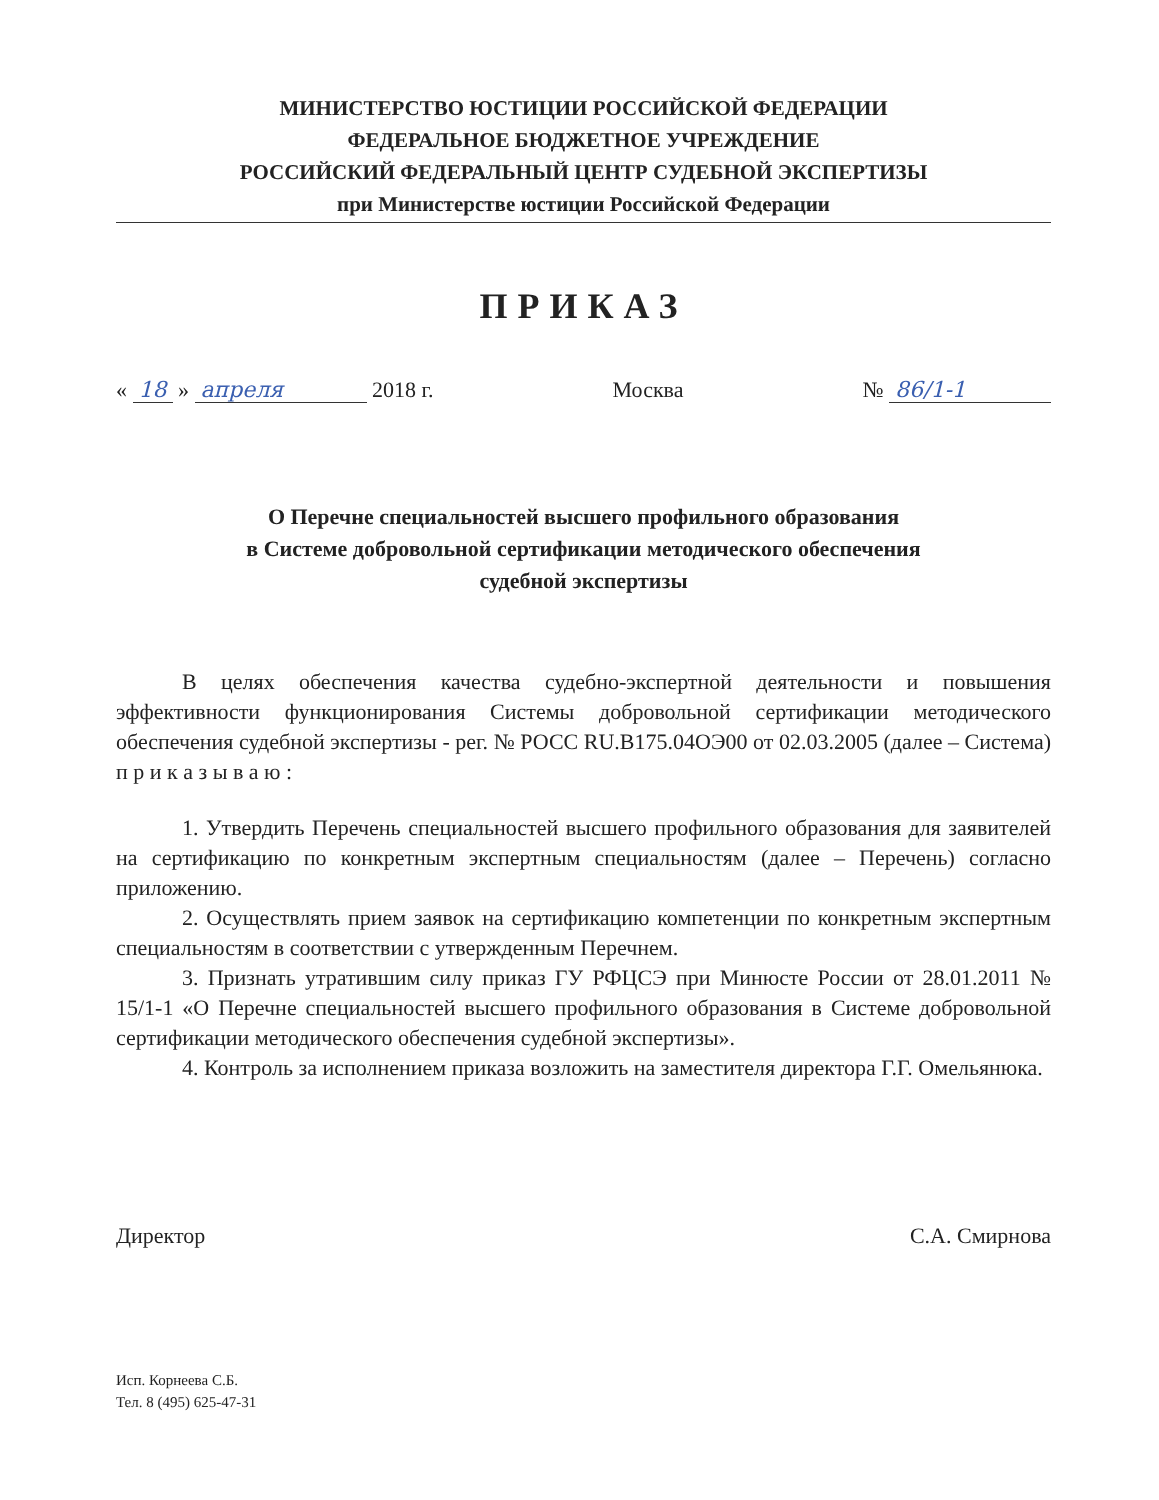МИНИСТЕРСТВО ЮСТИЦИИ РОССИЙСКОЙ ФЕДЕРАЦИИ
ФЕДЕРАЛЬНОЕ БЮДЖЕТНОЕ УЧРЕЖДЕНИЕ
РОССИЙСКИЙ ФЕДЕРАЛЬНЫЙ ЦЕНТР СУДЕБНОЙ ЭКСПЕРТИЗЫ
при Министерстве юстиции Российской Федерации
ПРИКАЗ
« 18 » апреля 2018 г. Москва № 86/1-1
О Перечне специальностей высшего профильного образования
в Системе добровольной сертификации методического обеспечения
судебной экспертизы
В целях обеспечения качества судебно-экспертной деятельности и повышения эффективности функционирования Системы добровольной сертификации методического обеспечения судебной экспертизы - рег. № РОСС RU.В175.04ОЭ00 от 02.03.2005 (далее – Система) п р и к а з ы в а ю :
1. Утвердить Перечень специальностей высшего профильного образования для заявителей на сертификацию по конкретным экспертным специальностям (далее – Перечень) согласно приложению.
2. Осуществлять прием заявок на сертификацию компетенции по конкретным экспертным специальностям в соответствии с утвержденным Перечнем.
3. Признать утратившим силу приказ ГУ РФЦСЭ при Минюсте России от 28.01.2011 № 15/1-1 «О Перечне специальностей высшего профильного образования в Системе добровольной сертификации методического обеспечения судебной экспертизы».
4. Контроль за исполнением приказа возложить на заместителя директора Г.Г. Омельянюка.
Директор С.А. Смирнова
Исп. Корнеева С.Б.
Тел. 8 (495) 625-47-31